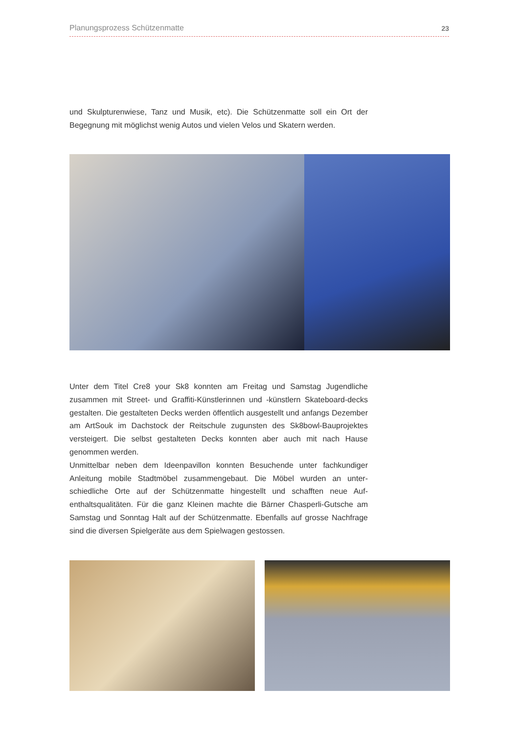Planungsprozess Schützenmatte 23
und Skulpturenwiese, Tanz und Musik, etc). Die Schützenmatte soll ein Ort der Begegnung mit möglichst wenig Autos und vielen Velos und Skatern werden.
Unter dem Titel Cre8 your Sk8 konnten am Freitag und Samstag Jugendliche zusammen mit Street- und Graffiti-Künstlerinnen und -künstlern Skateboard-decks gestalten. Die gestalteten Decks werden öffentlich ausgestellt und anfangs Dezember am ArtSouk im Dachstock der Reitschule zugunsten des Sk8bowl-Bauprojektes versteigert. Die selbst gestalteten Decks konnten aber auch mit nach Hause genommen werden.
Unmittelbar neben dem Ideenpavillon konnten Besuchende unter fachkundiger Anleitung mobile Stadtmöbel zusammengebaut. Die Möbel wurden an unter-schiedliche Orte auf der Schützenmatte hingestellt und schafften neue Auf-enthaltsqualitäten. Für die ganz Kleinen machte die Bärner Chasperli-Gutsche am Samstag und Sonntag Halt auf der Schützenmatte. Ebenfalls auf grosse Nachfrage sind die diversen Spielgeräte aus dem Spielwagen gestossen.